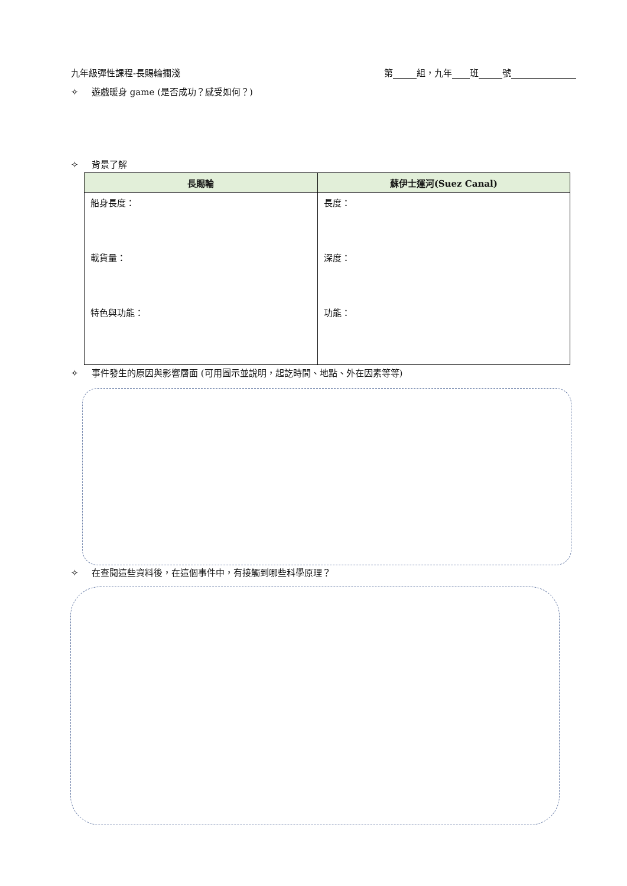九年級彈性課程-長賜輪擱淺 第 組，九年 班 號
✧ 遊戲暖身 game (是否成功？感受如何？)
✧ 背景了解
| 長賜輪 | 蘇伊士運河(Suez Canal) |
| --- | --- |
| 船身長度： 載貨量： 特色與功能： | 長度： 深度： 功能： |
✧ 事件發生的原因與影響層面 (可用圖示並說明，起訖時間、地點、外在因素等等)
✧ 在查閱這些資料後，在這個事件中，有接觸到哪些科學原理？